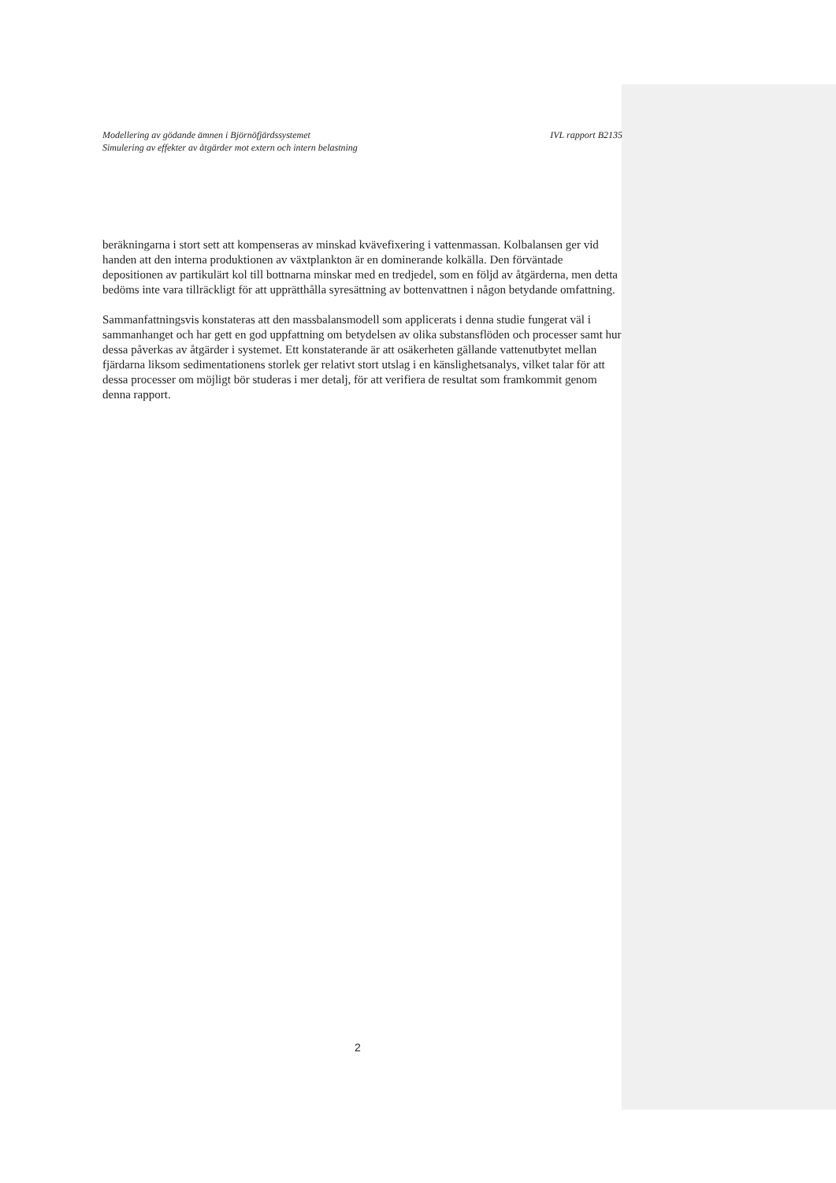Modellering av gödande ämnen i Björnöfjärdssystemet IVL rapport B2135
Simulering av effekter av åtgärder mot extern och intern belastning
beräkningarna i stort sett att kompenseras av minskad kvävefixering i vattenmassan. Kolbalansen ger vid handen att den interna produktionen av växtplankton är en dominerande kolkälla. Den förväntade depositionen av partikulärt kol till bottnarna minskar med en tredjedel, som en följd av åtgärderna, men detta bedöms inte vara tillräckligt för att upprätthålla syresättning av bottenvattnen i någon betydande omfattning.
Sammanfattningsvis konstateras att den massbalansmodell som applicerats i denna studie fungerat väl i sammanhanget och har gett en god uppfattning om betydelsen av olika substansflöden och processer samt hur dessa påverkas av åtgärder i systemet. Ett konstaterande är att osäkerheten gällande vattenutbytet mellan fjärdarna liksom sedimentationens storlek ger relativt stort utslag i en känslighetsanalys, vilket talar för att dessa processer om möjligt bör studeras i mer detalj, för att verifiera de resultat som framkommit genom denna rapport.
2